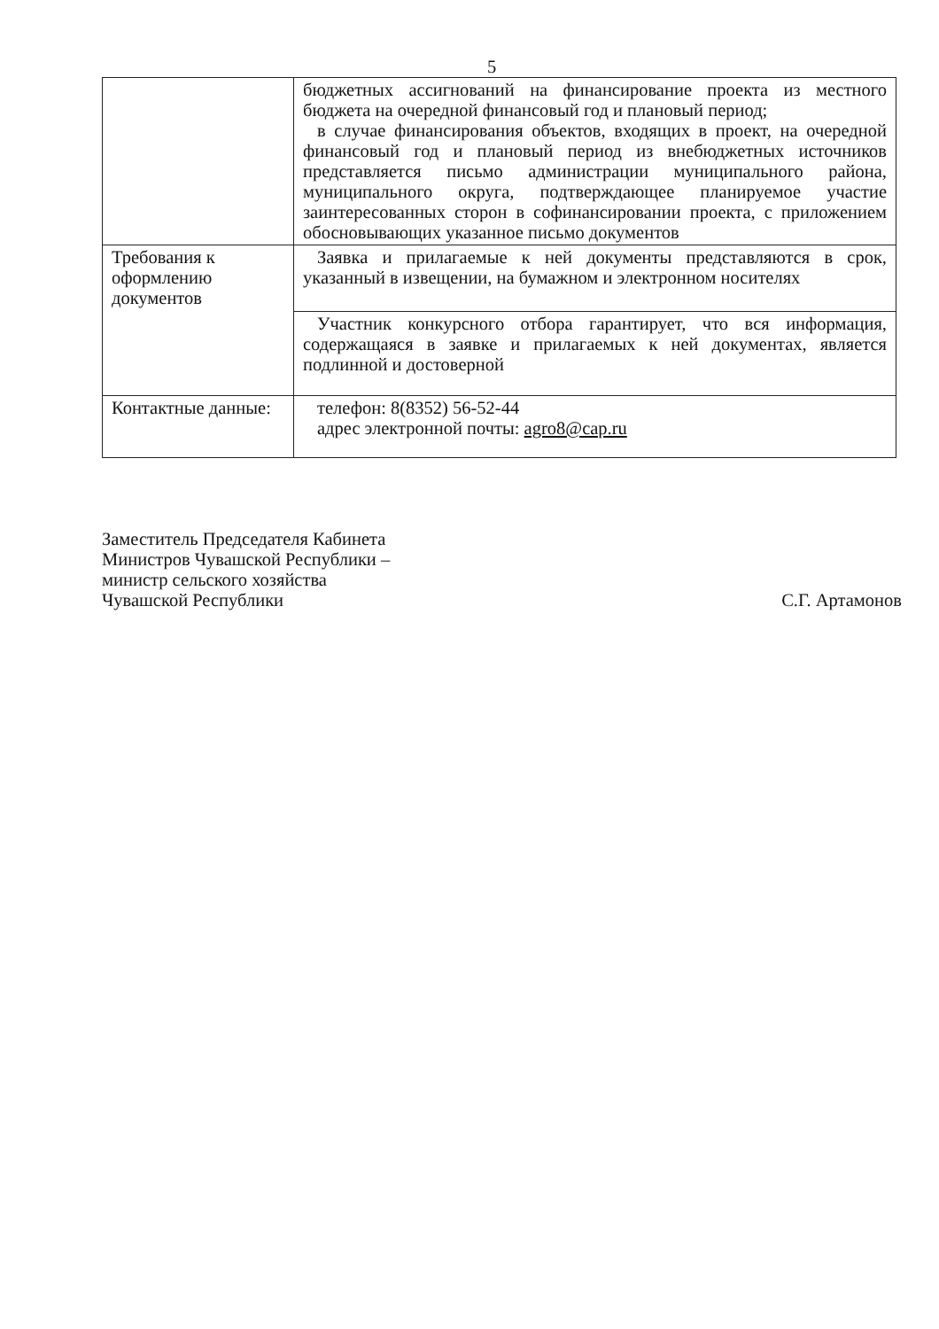5
| | бюджетных ассигнований на финансирование проекта из местного бюджета на очередной финансовый год и плановый период; в случае финансирования объектов, входящих в проект, на очередной финансовый год и плановый период из внебюджетных источников представляется письмо администрации муниципального района, муниципального округа, подтверждающее планируемое участие заинтересованных сторон в софинансировании проекта, с приложением обосновывающих указанное письмо документов |
| Требования к оформлению документов | Заявка и прилагаемые к ней документы представляются в срок, указанный в извещении, на бумажном и электронном носителях |
| | Участник конкурсного отбора гарантирует, что вся информация, содержащаяся в заявке и прилагаемых к ней документах, является подлинной и достоверной |
| Контактные данные: | телефон: 8(8352) 56-52-44 адрес электронной почты: agro8@cap.ru |
Заместитель Председателя Кабинета
Министров Чувашской Республики –
министр сельского хозяйства
Чувашской Республики
С.Г. Артамонов